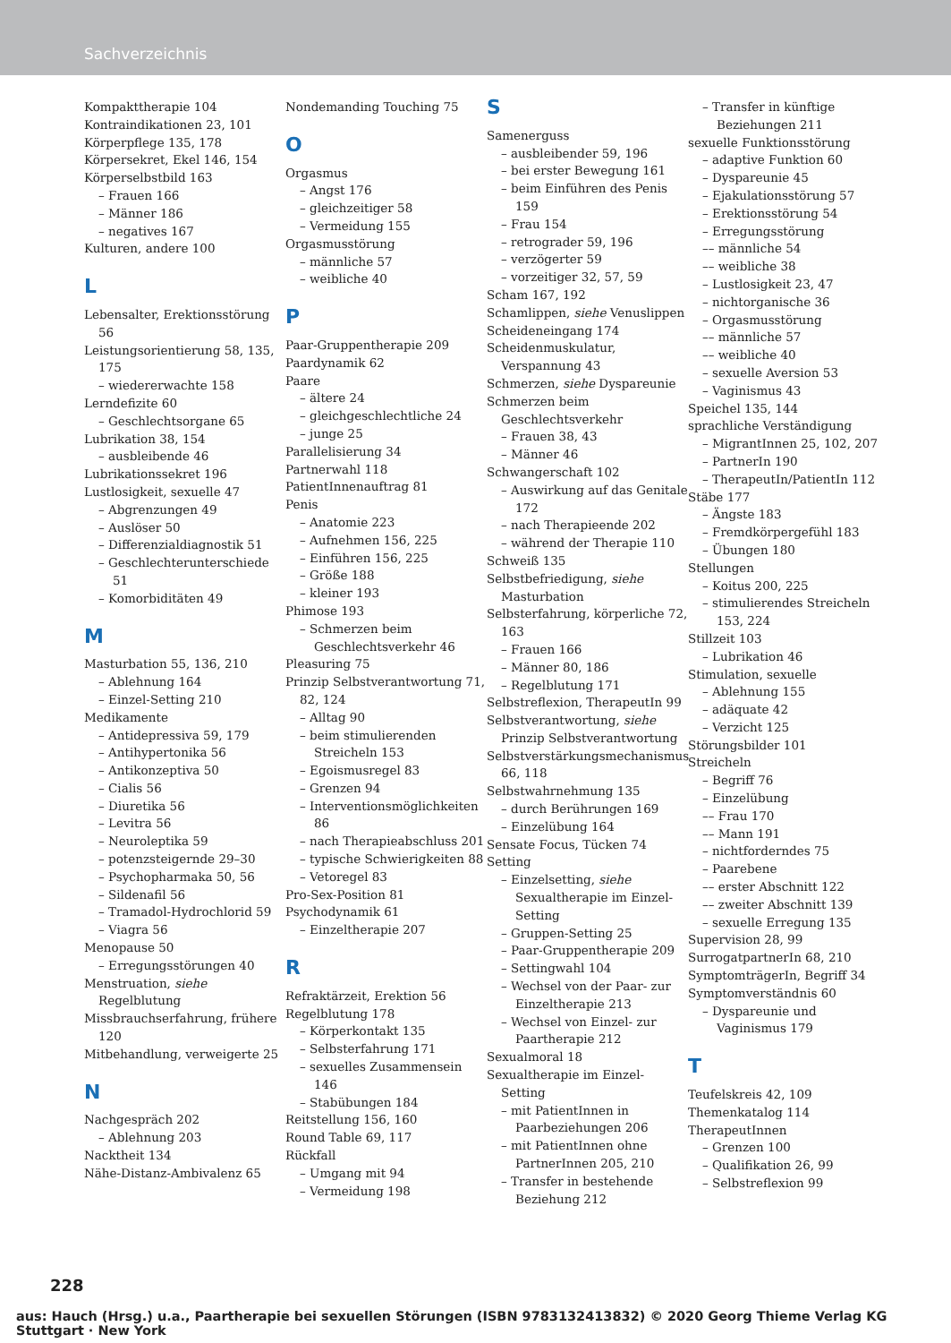Sachverzeichnis
Kompakttherapie 104
Kontraindikationen 23, 101
Körperpflege 135, 178
Körpersekret, Ekel 146, 154
Körperselbstbild 163
– Frauen 166
– Männer 186
– negatives 167
Kulturen, andere 100
L
Lebensalter, Erektionsstörung 56
Leistungsorientierung 58, 135, 175
– wiedererwachte 158
Lerndefizite 60
– Geschlechtsorgane 65
Lubrikation 38, 154
– ausbleibende 46
Lubrikationssekret 196
Lustlosigkeit, sexuelle 47
– Abgrenzungen 49
– Auslöser 50
– Differenzialdiagnostik 51
– Geschlechterunterschiede 51
– Komorbiditäten 49
M
Masturbation 55, 136, 210
– Ablehnung 164
– Einzel-Setting 210
Medikamente
– Antidepressiva 59, 179
– Antihypertonika 56
– Antikonzeptiva 50
– Cialis 56
– Diuretika 56
– Levitra 56
– Neuroleptika 59
– potenzsteigernde 29–30
– Psychopharmaka 50, 56
– Sildenafil 56
– Tramadol-Hydrochlorid 59
– Viagra 56
Menopause 50
– Erregungsstörungen 40
Menstruation, siehe Regelblutung
Missbrauchserfahrung, frühere 120
Mitbehandlung, verweigerte 25
N
Nachgespräch 202
– Ablehnung 203
Nacktheit 134
Nähe-Distanz-Ambivalenz 65
Nondemanding Touching 75
O
Orgasmus
– Angst 176
– gleichzeitiger 58
– Vermeidung 155
Orgasmusstörung
– männliche 57
– weibliche 40
P
Paar-Gruppentherapie 209
Paardynamik 62
Paare
– ältere 24
– gleichgeschlechtliche 24
– junge 25
Parallelisierung 34
Partnerwahl 118
PatientInnenauftrag 81
Penis
– Anatomie 223
– Aufnehmen 156, 225
– Einführen 156, 225
– Größe 188
– kleiner 193
Phimose 193
– Schmerzen beim Geschlechtsverkehr 46
Pleasuring 75
Prinzip Selbstverantwortung 71, 82, 124
– Alltag 90
– beim stimulierenden Streicheln 153
– Egoismusregel 83
– Grenzen 94
– Interventionsmöglichkeiten 86
– nach Therapieabschluss 201
– typische Schwierigkeiten 88
– Vetoregel 83
Pro-Sex-Position 81
Psychodynamik 61
– Einzeltherapie 207
R
Refraktärzeit, Erektion 56
Regelblutung 178
– Körperkontakt 135
– Selbsterfahrung 171
– sexuelles Zusammensein 146
– Stabübungen 184
Reitstellung 156, 160
Round Table 69, 117
Rückfall
– Umgang mit 94
– Vermeidung 198
S
Samenerguss
– ausbleibender 59, 196
– bei erster Bewegung 161
– beim Einführen des Penis 159
– Frau 154
– retrograder 59, 196
– verzögerter 59
– vorzeitiger 32, 57, 59
Scham 167, 192
Schamlippen, siehe Venuslippen
Scheideneingang 174
Scheidenmuskulatur, Verspannung 43
Schmerzen, siehe Dyspareunie
Schmerzen beim Geschlechtsverkehr
– Frauen 38, 43
– Männer 46
Schwangerschaft 102
– Auswirkung auf das Genitale 172
– nach Therapieende 202
– während der Therapie 110
Schweiß 135
Selbstbefriedigung, siehe Masturbation
Selbsterfahrung, körperliche 72, 163
– Frauen 166
– Männer 80, 186
– Regelblutung 171
Selbstreflexion, TherapeutIn 99
Selbstverantwortung, siehe Prinzip Selbstverantwortung
Selbstverstärkungsmechanismus 66, 118
Selbstwahrnehmung 135
– durch Berührungen 169
– Einzelübung 164
Sensate Focus, Tücken 74
Setting
– Einzelsetting, siehe Sexualtherapie im Einzel-Setting
– Gruppen-Setting 25
– Paar-Gruppentherapie 209
– Settingwahl 104
– Wechsel von der Paar- zur Einzeltherapie 213
– Wechsel von Einzel- zur Paartherapie 212
Sexualmoral 18
Sexualtherapie im Einzel-Setting
– mit PatientInnen in Paarbeziehungen 206
– mit PatientInnen ohne PartnerInnen 205, 210
– Transfer in bestehende Beziehung 212
– Transfer in künftige Beziehungen 211
sexuelle Funktionsstörung
– adaptive Funktion 60
– Dyspareunie 45
– Ejakulationsstörung 57
– Erektionsstörung 54
– Erregungsstörung
–– männliche 54
–– weibliche 38
– Lustlosigkeit 23, 47
– nichtorganische 36
– Orgasmusstörung
–– männliche 57
–– weibliche 40
– sexuelle Aversion 53
– Vaginismus 43
Speichel 135, 144
sprachliche Verständigung
– MigrantInnen 25, 102, 207
– PartnerIn 190
– TherapeutIn/PatientIn 112
Stäbe 177
– Ängste 183
– Fremdkörpergefühl 183
– Übungen 180
Stellungen
– Koitus 200, 225
– stimulierendes Streicheln 153, 224
Stillzeit 103
– Lubrikation 46
Stimulation, sexuelle
– Ablehnung 155
– adäquate 42
– Verzicht 125
Störungsbilder 101
Streicheln
– Begriff 76
– Einzelübung
–– Frau 170
–– Mann 191
– nichtforderndes 75
– Paarebene
–– erster Abschnitt 122
–– zweiter Abschnitt 139
– sexuelle Erregung 135
Supervision 28, 99
SurrogatpartnerIn 68, 210
SymptomträgerIn, Begriff 34
Symptomverständnis 60
– Dyspareunie und Vaginismus 179
T
Teufelskreis 42, 109
Themenkatalog 114
TherapeutInnen
– Grenzen 100
– Qualifikation 26, 99
– Selbstreflexion 99
228
aus: Hauch (Hrsg.) u.a., Paartherapie bei sexuellen Störungen (ISBN 9783132413832) © 2020 Georg Thieme Verlag KG Stuttgart · New York